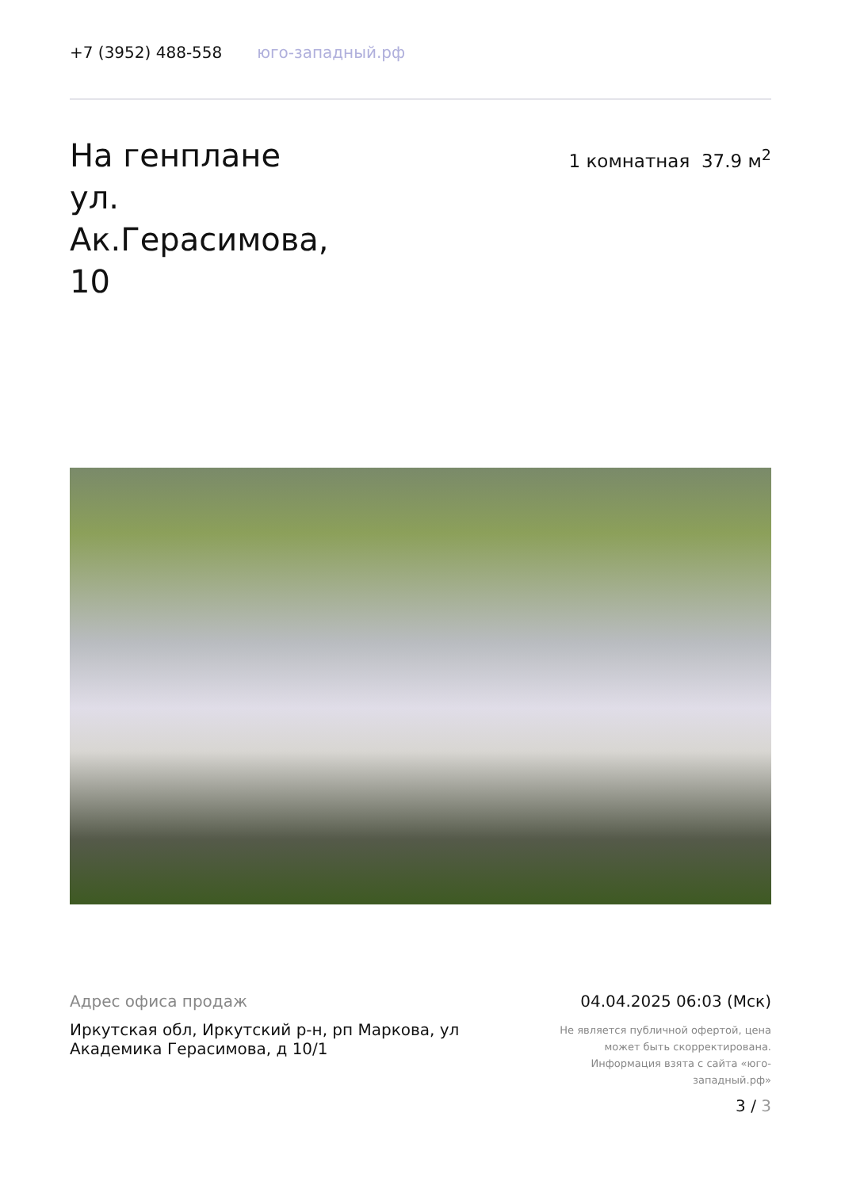+7 (3952) 488-558 юго-западный.рф
На генплане ул. Ак.Герасимова, 10
1 комнатная 37.9 м<sup>2</sup>
Адрес офиса продаж
Иркутская обл, Иркутский р-н, рп Маркова, ул Академика Герасимова, д 10/1
04.04.2025 06:03 (Мск)
Не является публичной офертой, цена может быть скорректирована. Информация взята с сайта «юго-западный.рф»
3 / 3